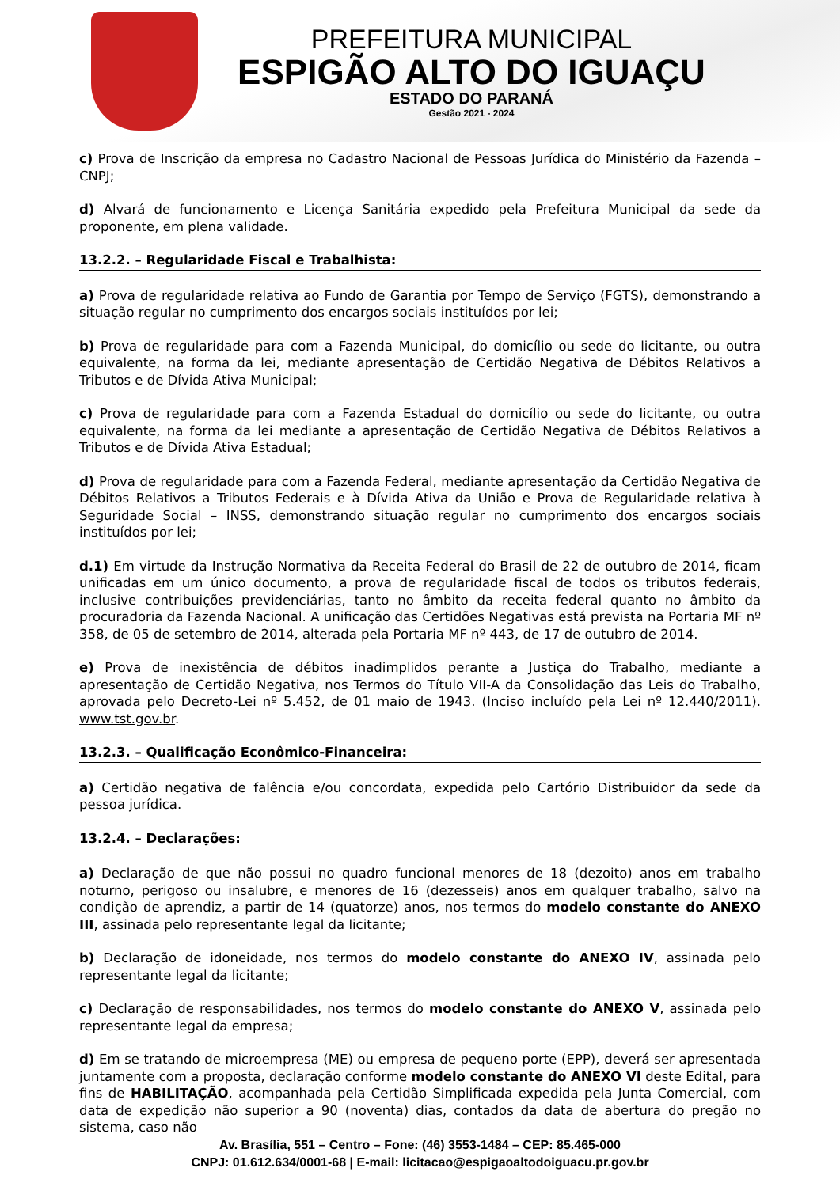PREFEITURA MUNICIPAL
ESPIGÃO ALTO DO IGUAÇU
ESTADO DO PARANÁ
Gestão 2021 - 2024
c) Prova de Inscrição da empresa no Cadastro Nacional de Pessoas Jurídica do Ministério da Fazenda – CNPJ;
d) Alvará de funcionamento e Licença Sanitária expedido pela Prefeitura Municipal da sede da proponente, em plena validade.
13.2.2. – Regularidade Fiscal e Trabalhista:
a) Prova de regularidade relativa ao Fundo de Garantia por Tempo de Serviço (FGTS), demonstrando a situação regular no cumprimento dos encargos sociais instituídos por lei;
b) Prova de regularidade para com a Fazenda Municipal, do domicílio ou sede do licitante, ou outra equivalente, na forma da lei, mediante apresentação de Certidão Negativa de Débitos Relativos a Tributos e de Dívida Ativa Municipal;
c) Prova de regularidade para com a Fazenda Estadual do domicílio ou sede do licitante, ou outra equivalente, na forma da lei mediante a apresentação de Certidão Negativa de Débitos Relativos a Tributos e de Dívida Ativa Estadual;
d) Prova de regularidade para com a Fazenda Federal, mediante apresentação da Certidão Negativa de Débitos Relativos a Tributos Federais e à Dívida Ativa da União e Prova de Regularidade relativa à Seguridade Social – INSS, demonstrando situação regular no cumprimento dos encargos sociais instituídos por lei;
d.1) Em virtude da Instrução Normativa da Receita Federal do Brasil de 22 de outubro de 2014, ficam unificadas em um único documento, a prova de regularidade fiscal de todos os tributos federais, inclusive contribuições previdenciárias, tanto no âmbito da receita federal quanto no âmbito da procuradoria da Fazenda Nacional. A unificação das Certidões Negativas está prevista na Portaria MF nº 358, de 05 de setembro de 2014, alterada pela Portaria MF nº 443, de 17 de outubro de 2014.
e) Prova de inexistência de débitos inadimplidos perante a Justiça do Trabalho, mediante a apresentação de Certidão Negativa, nos Termos do Título VII-A da Consolidação das Leis do Trabalho, aprovada pelo Decreto-Lei nº 5.452, de 01 maio de 1943. (Inciso incluído pela Lei nº 12.440/2011). www.tst.gov.br.
13.2.3. – Qualificação Econômico-Financeira:
a) Certidão negativa de falência e/ou concordata, expedida pelo Cartório Distribuidor da sede da pessoa jurídica.
13.2.4. – Declarações:
a) Declaração de que não possui no quadro funcional menores de 18 (dezoito) anos em trabalho noturno, perigoso ou insalubre, e menores de 16 (dezesseis) anos em qualquer trabalho, salvo na condição de aprendiz, a partir de 14 (quatorze) anos, nos termos do modelo constante do ANEXO III, assinada pelo representante legal da licitante;
b) Declaração de idoneidade, nos termos do modelo constante do ANEXO IV, assinada pelo representante legal da licitante;
c) Declaração de responsabilidades, nos termos do modelo constante do ANEXO V, assinada pelo representante legal da empresa;
d) Em se tratando de microempresa (ME) ou empresa de pequeno porte (EPP), deverá ser apresentada juntamente com a proposta, declaração conforme modelo constante do ANEXO VI deste Edital, para fins de HABILITAÇÃO, acompanhada pela Certidão Simplificada expedida pela Junta Comercial, com data de expedição não superior a 90 (noventa) dias, contados da data de abertura do pregão no sistema, caso não
Av. Brasília, 551 – Centro – Fone: (46) 3553-1484 – CEP: 85.465-000
CNPJ: 01.612.634/0001-68 | E-mail: licitacao@espigaoaltodoiguacu.pr.gov.br